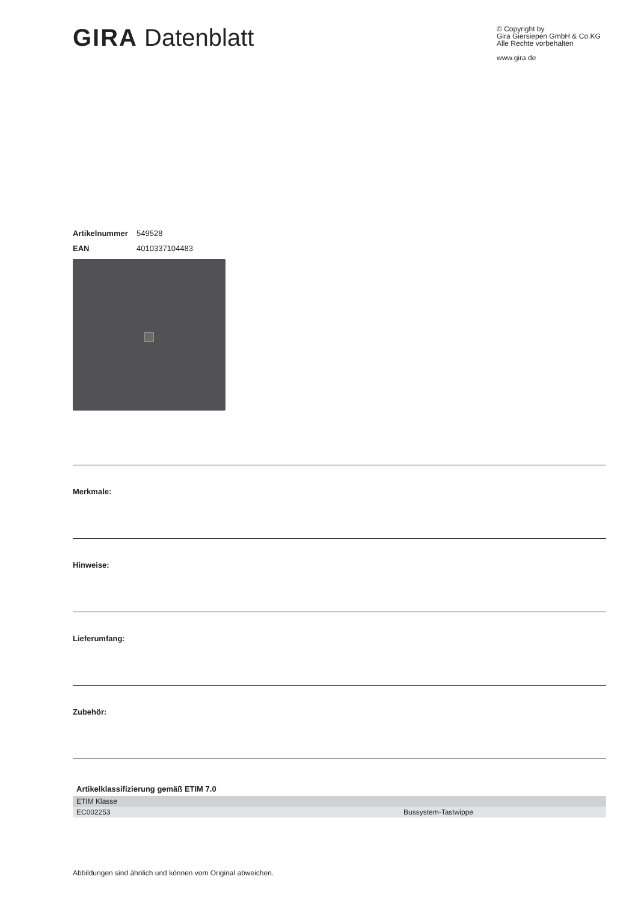GIRA Datenblatt
© Copyright by
Gira Giersiepen GmbH & Co.KG
Alle Rechte vorbehalten
www.gira.de
Artikelnummer 549528
EAN 4010337104483
Merkmale:
Hinweise:
Lieferumfang:
Zubehör:
| Artikelklassifizierung gemäß ETIM 7.0 | |
| --- | --- |
| ETIM Klasse | |
| EC002253 | Bussystem-Tastwippe |
Abbildungen sind ähnlich und können vom Original abweichen.